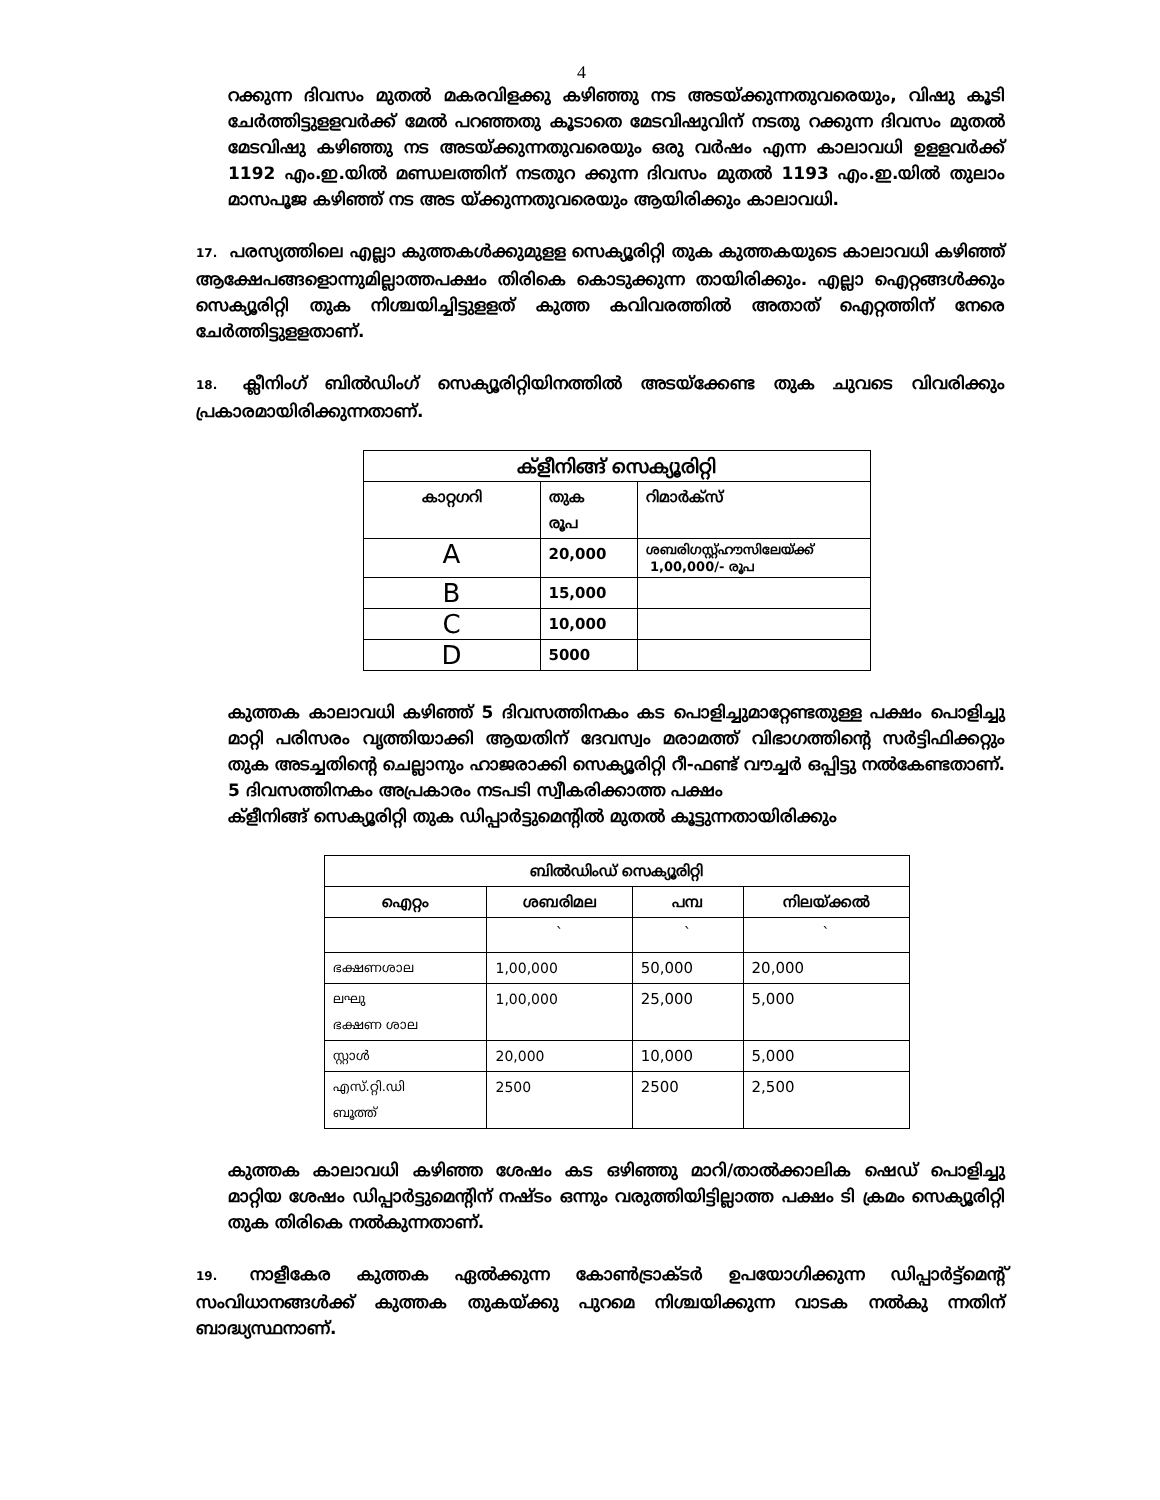4
റക്കുന്ന ദിവസം മുതൽ മകരവിളക്കു കഴിഞ്ഞു നട അടയ്ക്കുന്നതുവരെയും, വിഷു കൂടി ചേർത്തിട്ടുളളവർക്ക് മേൽ പറഞ്ഞതു കൂടാതെ മേടവിഷുവിന് നടതു റക്കുന്ന ദിവസം മുതൽ മേടവിഷു കഴിഞ്ഞു നട അടയ്ക്കുന്നതുവരെയും ഒരു വർഷം എന്ന കാലാവധി ഉളളവർക്ക് 1192 എം.ഇ.യിൽ മണ്ഡലത്തിന് നടതുറ ക്കുന്ന ദിവസം മുതൽ 1193 എം.ഇ.യിൽ തുലാം മാസപൂജ കഴിഞ്ഞ് നട അട യ്ക്കുന്നതുവരെയും ആയിരിക്കും കാലാവധി.
17. പരസ്യത്തിലെ എല്ലാ കുത്തകൾക്കുമുളള സെക്യൂരിറ്റി തുക കുത്തകയുടെ കാലാവധി കഴിഞ്ഞ് ആക്ഷേപങ്ങളൊന്നുമില്ലാത്തപക്ഷം തിരികെ കൊടുക്കുന്ന തായിരിക്കും. എല്ലാ ഐറ്റങ്ങൾക്കും സെക്യൂരിറ്റി തുക നിശ്ചയിച്ചിട്ടുളളത് കുത്ത കവിവരത്തിൽ അതാത് ഐറ്റത്തിന് നേരെ ചേർത്തിട്ടുളളതാണ്.
18. ക്ലീനിംഗ് ബിൽഡിംഗ് സെക്യൂരിറ്റിയിനത്തിൽ അടയ്ക്കേണ്ട തുക ചുവടെ വിവരിക്കും പ്രകാരമായിരിക്കുന്നതാണ്.
| ക്ളീനിങ്ങ് സെക്യൂരിറ്റി | | |
| --- | --- | --- |
| കാറ്റഗറി | തുക രൂപ | റിമാർക്സ് |
| A | 20,000 | ശബരിഗസ്റ്റ്ഹൗസിലേയ്ക്ക് 1,00,000/- രൂപ |
| B | 15,000 | |
| C | 10,000 | |
| D | 5000 | |
കുത്തക കാലാവധി കഴിഞ്ഞ് 5 ദിവസത്തിനകം കട പൊളിച്ചുമാറ്റേണ്ടതുള്ള പക്ഷം പൊളിച്ചു മാറ്റി പരിസരം വൃത്തിയാക്കി ആയതിന് ദേവസ്വം മരാമത്ത് വിഭാഗത്തിന്റെ സർട്ടിഫിക്കറ്റും തുക അടച്ചതിന്റെ ചെല്ലാനും ഹാജരാക്കി സെക്യൂരിറ്റി റീ-ഫണ്ട് വൗച്ചർ ഒപ്പിട്ടു നൽകേണ്ടതാണ്. 5 ദിവസത്തിനകം അപ്രകാരം നടപടി സ്വീകരിക്കാത്ത പക്ഷം
ക്ളീനിങ്ങ് സെക്യൂരിറ്റി തുക ഡിപ്പാർട്ടുമെന്റിൽ മുതൽ കൂട്ടുന്നതായിരിക്കും
| ബിൽഡിംഡ് സെക്യൂരിറ്റി | | | |
| --- | --- | --- | --- |
| ഐറ്റം | ശബരിമല | പമ്പ | നിലയ്ക്കൽ |
| | ` | ` | ` |
| ഭക്ഷണശാല | 1,00,000 | 50,000 | 20,000 |
| ലഘു ഭക്ഷണ ശാല | 1,00,000 | 25,000 | 5,000 |
| സ്റ്റാൾ | 20,000 | 10,000 | 5,000 |
| എസ്.റ്റി.ഡി ബൂത്ത് | 2500 | 2500 | 2,500 |
കുത്തക കാലാവധി കഴിഞ്ഞ ശേഷം കട ഒഴിഞ്ഞു മാറി/താൽക്കാലിക ഷെഡ് പൊളിച്ചു മാറ്റിയ ശേഷം ഡിപ്പാർട്ടുമെന്റിന് നഷ്ടം ഒന്നും വരുത്തിയിട്ടില്ലാത്ത പക്ഷം ടി ക്രമം സെക്യൂരിറ്റി തുക തിരികെ നൽകുന്നതാണ്.
19. നാളീകേര കുത്തക ഏൽക്കുന്ന കോൺട്രാക്ടർ ഉപയോഗിക്കുന്ന ഡിപ്പാർട്ട്മെന്റ് സംവിധാനങ്ങൾക്ക് കുത്തക തുകയ്ക്കു പുറമെ നിശ്ചയിക്കുന്ന വാടക നൽകു ന്നതിന് ബാദ്ധ്യസ്ഥനാണ്.